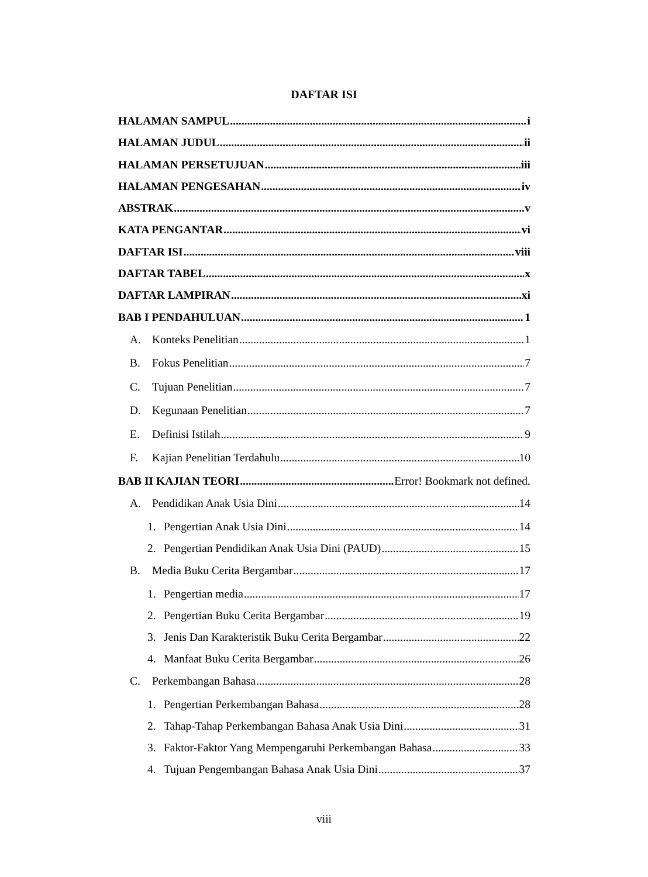DAFTAR ISI
HALAMAN SAMPUL i
HALAMAN JUDUL ii
HALAMAN PERSETUJUAN iii
HALAMAN PENGESAHAN iv
ABSTRAK v
KATA PENGANTAR vi
DAFTAR ISI viii
DAFTAR TABEL x
DAFTAR LAMPIRAN xi
BAB I PENDAHULUAN 1
A. Konteks Penelitian 1
B. Fokus Penelitian 7
C. Tujuan Penelitian 7
D. Kegunaan Penelitian 7
E. Definisi Istilah 9
F. Kajian Penelitian Terdahulu 10
BAB II KAJIAN TEORI Error! Bookmark not defined.
A. Pendidikan Anak Usia Dini 14
1. Pengertian Anak Usia Dini 14
2. Pengertian Pendidikan Anak Usia Dini (PAUD) 15
B. Media Buku Cerita Bergambar 17
1. Pengertian media 17
2. Pengertian Buku Cerita Bergambar 19
3. Jenis Dan Karakteristik Buku Cerita Bergambar 22
4. Manfaat Buku Cerita Bergambar 26
C. Perkembangan Bahasa 28
1. Pengertian Perkembangan Bahasa 28
2. Tahap-Tahap Perkembangan Bahasa Anak Usia Dini 31
3. Faktor-Faktor Yang Mempengaruhi Perkembangan Bahasa 33
4. Tujuan Pengembangan Bahasa Anak Usia Dini 37
viii